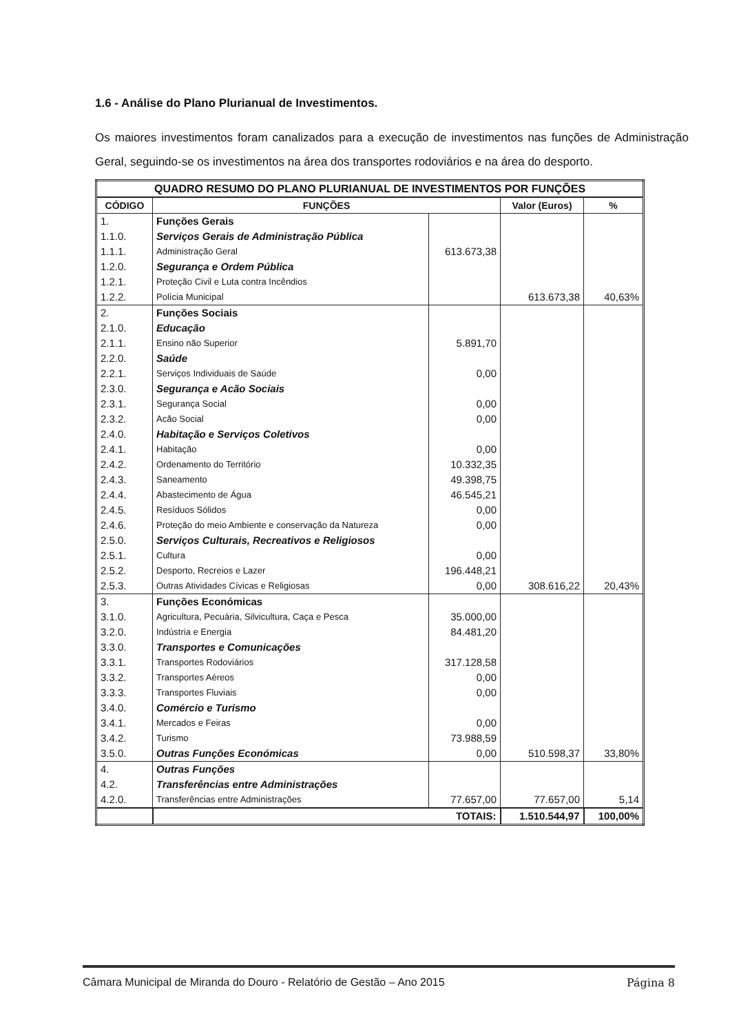1.6 - Análise do Plano Plurianual de Investimentos.
Os maiores investimentos foram canalizados para a execução de investimentos nas funções de Administração Geral, seguindo-se os investimentos na área dos transportes rodoviários e na área do desporto.
| QUADRO RESUMO DO PLANO PLURIANUAL DE INVESTIMENTOS POR FUNÇÕES | | | | |
| --- | --- | --- | --- | --- |
| CÓDIGO | FUNÇÕES | | Valor (Euros) | % |
| 1. | Funções Gerais | | | |
| 1.1.0. | Serviços Gerais de Administração Pública | | | |
| 1.1.1. | Administração Geral | 613.673,38 | | |
| 1.2.0. | Segurança e Ordem Pública | | | |
| 1.2.1. | Proteção Civil e Luta contra Incêndios | | | |
| 1.2.2. | Polícia Municipal | | 613.673,38 | 40,63% |
| 2. | Funções Sociais | | | |
| 2.1.0. | Educação | | | |
| 2.1.1. | Ensino não Superior | 5.891,70 | | |
| 2.2.0. | Saúde | | | |
| 2.2.1. | Serviços Individuais de Saúde | 0,00 | | |
| 2.3.0. | Segurança e Acão Sociais | | | |
| 2.3.1. | Segurança Social | 0,00 | | |
| 2.3.2. | Acão Social | 0,00 | | |
| 2.4.0. | Habitação e Serviços Coletivos | | | |
| 2.4.1. | Habitação | 0,00 | | |
| 2.4.2. | Ordenamento do Território | 10.332,35 | | |
| 2.4.3. | Saneamento | 49.398,75 | | |
| 2.4.4. | Abastecimento de Água | 46.545,21 | | |
| 2.4.5. | Resíduos Sólidos | 0,00 | | |
| 2.4.6. | Proteção do meio Ambiente e conservação da Natureza | 0,00 | | |
| 2.5.0. | Serviços Culturais, Recreativos e Religiosos | | | |
| 2.5.1. | Cultura | 0,00 | | |
| 2.5.2. | Desporto, Recreios e Lazer | 196.448,21 | | |
| 2.5.3. | Outras Atividades Cívicas e Religiosas | 0,00 | 308.616,22 | 20,43% |
| 3. | Funções Económicas | | | |
| 3.1.0. | Agricultura, Pecuária, Silvicultura, Caça e Pesca | 35.000,00 | | |
| 3.2.0. | Indústria e Energia | 84.481,20 | | |
| 3.3.0. | Transportes e Comunicações | | | |
| 3.3.1. | Transportes Rodoviários | 317.128,58 | | |
| 3.3.2. | Transportes Aéreos | 0,00 | | |
| 3.3.3. | Transportes Fluviais | 0,00 | | |
| 3.4.0. | Comércio e Turismo | | | |
| 3.4.1. | Mercados e Feiras | 0,00 | | |
| 3.4.2. | Turismo | 73.988,59 | | |
| 3.5.0. | Outras Funções Económicas | 0,00 | 510.598,37 | 33,80% |
| 4. | Outras Funções | | | |
| 4.2. | Transferências entre Administrações | | | |
| 4.2.0. | Transferências entre Administrações | 77.657,00 | 77.657,00 | 5,14 |
| | TOTAIS: | | 1.510.544,97 | 100,00% |
Câmara Municipal de Miranda do Douro - Relatório de Gestão – Ano 2015 Página 8